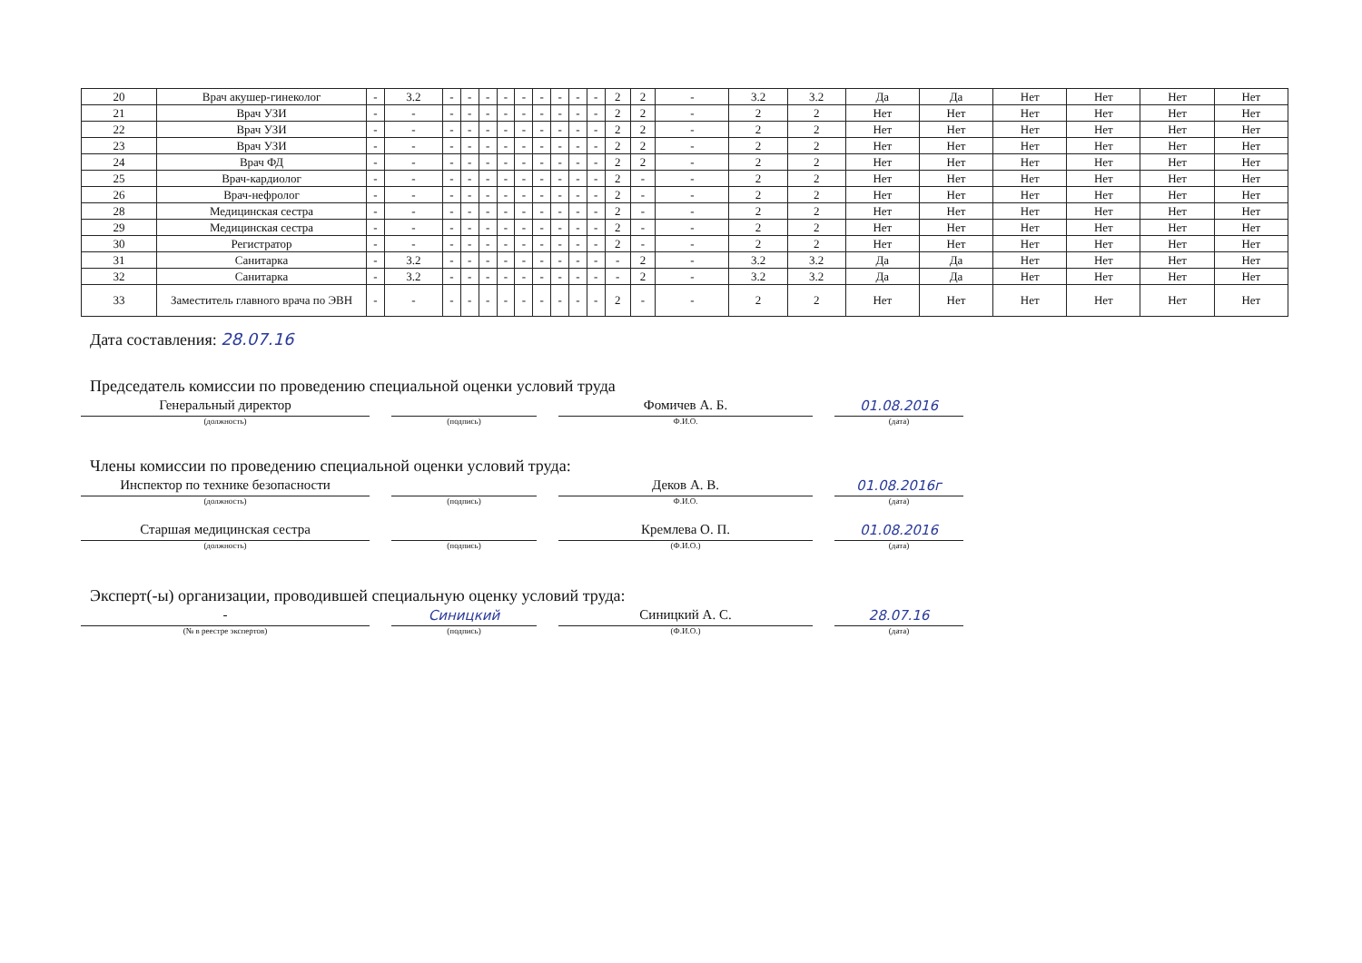| 20 | Врач акушер-гинеколог | - | 3.2 | - | - | - | - | - | - | - | - | - | 2 | 2 | - | 3.2 | 3.2 | Да | Да | Нет | Нет | Нет | Нет |
| 21 | Врач УЗИ | - | - | - | - | - | - | - | - | - | - | - | 2 | 2 | - | 2 | 2 | Нет | Нет | Нет | Нет | Нет | Нет |
| 22 | Врач УЗИ | - | - | - | - | - | - | - | - | - | - | - | 2 | 2 | - | 2 | 2 | Нет | Нет | Нет | Нет | Нет | Нет |
| 23 | Врач УЗИ | - | - | - | - | - | - | - | - | - | - | - | 2 | 2 | - | 2 | 2 | Нет | Нет | Нет | Нет | Нет | Нет |
| 24 | Врач ФД | - | - | - | - | - | - | - | - | - | - | - | 2 | 2 | - | 2 | 2 | Нет | Нет | Нет | Нет | Нет | Нет |
| 25 | Врач-кардиолог | - | - | - | - | - | - | - | - | - | - | - | 2 | - | - | 2 | 2 | Нет | Нет | Нет | Нет | Нет | Нет |
| 26 | Врач-нефролог | - | - | - | - | - | - | - | - | - | - | - | 2 | - | - | 2 | 2 | Нет | Нет | Нет | Нет | Нет | Нет |
| 28 | Медицинская сестра | - | - | - | - | - | - | - | - | - | - | - | 2 | - | - | 2 | 2 | Нет | Нет | Нет | Нет | Нет | Нет |
| 29 | Медицинская сестра | - | - | - | - | - | - | - | - | - | - | - | 2 | - | - | 2 | 2 | Нет | Нет | Нет | Нет | Нет | Нет |
| 30 | Регистратор | - | - | - | - | - | - | - | - | - | - | - | 2 | - | - | 2 | 2 | Нет | Нет | Нет | Нет | Нет | Нет |
| 31 | Санитарка | - | 3.2 | - | - | - | - | - | - | - | - | - | - | 2 | - | 3.2 | 3.2 | Да | Да | Нет | Нет | Нет | Нет |
| 32 | Санитарка | - | 3.2 | - | - | - | - | - | - | - | - | - | - | 2 | - | 3.2 | 3.2 | Да | Да | Нет | Нет | Нет | Нет |
| 33 | Заместитель главного врача по ЭВН | - | - | - | - | - | - | - | - | - | - | - | 2 | - | - | 2 | 2 | Нет | Нет | Нет | Нет | Нет | Нет |
Дата составления: 28.07.16
Председатель комиссии по проведению специальной оценки условий труда
Генеральный директор
(должность)
(подпись)
Фомичев А. Б.
Ф.И.О.
01.08.2016
(дата)
Члены комиссии по проведению специальной оценки условий труда:
Инспектор по технике безопасности
(должность)
(подпись)
Деков А. В.
Ф.И.О.
01.08.2016г
(дата)
Старшая медицинская сестра
(должность)
(подпись)
Кремлева О. П.
(Ф.И.О.)
01.08.2016
(дата)
Эксперт(-ы) организации, проводившей специальную оценку условий труда:
-
(№ в реестре экспертов)
Синицкий
(подпись)
Синицкий А. С.
(Ф.И.О.)
28.07.16
(дата)